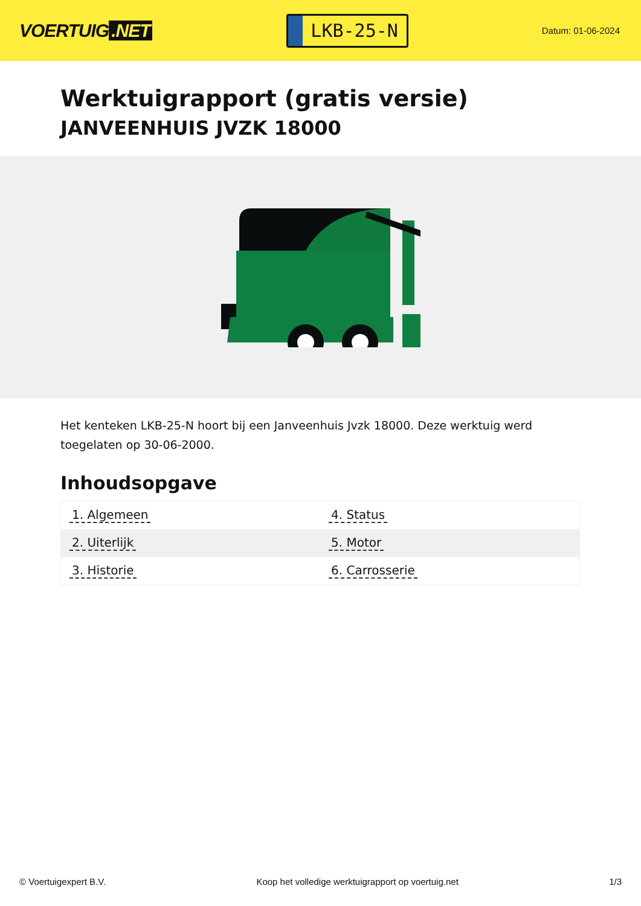VOERTUIG.NET
LKB-25-N
Datum: 01-06-2024
Werktuigrapport (gratis versie)
JANVEENHUIS JVZK 18000
Het kenteken LKB-25-N hoort bij een Janveenhuis Jvzk 18000. Deze werktuig werd toegelaten op 30-06-2000.
Inhoudsopgave
| 1. Algemeen | 4. Status |
| 2. Uiterlijk | 5. Motor |
| 3. Historie | 6. Carrosserie |
© Voertuigexpert B.V. Koop het volledige werktuigrapport op voertuig.net 1/3